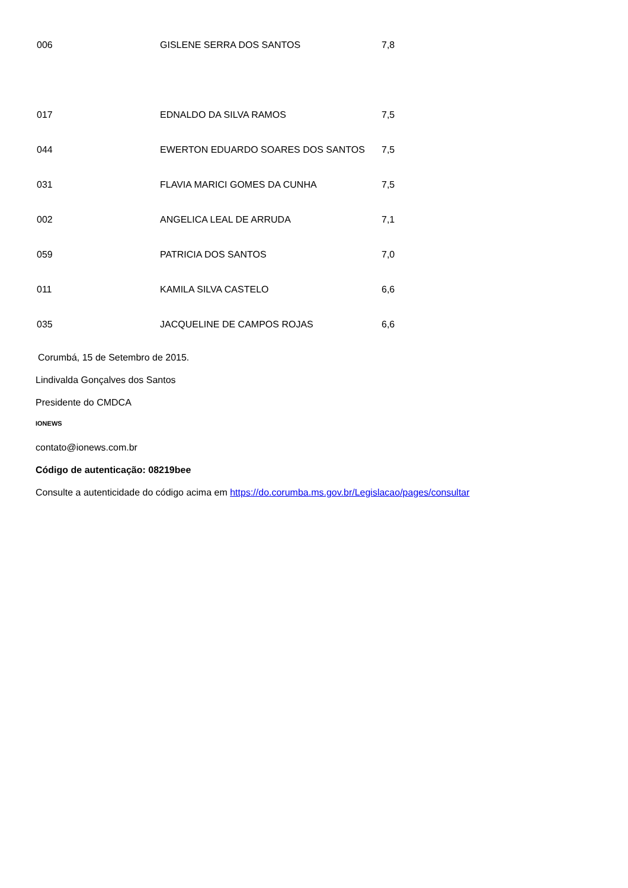| 006 | GISLENE SERRA DOS SANTOS | 7,8 |
| 017 | EDNALDO DA SILVA RAMOS | 7,5 |
| 044 | EWERTON EDUARDO SOARES DOS SANTOS | 7,5 |
| 031 | FLAVIA MARICI GOMES DA CUNHA | 7,5 |
| 002 | ANGELICA LEAL DE ARRUDA | 7,1 |
| 059 | PATRICIA DOS SANTOS | 7,0 |
| 011 | KAMILA SILVA CASTELO | 6,6 |
| 035 | JACQUELINE DE CAMPOS ROJAS | 6,6 |
Corumbá, 15 de Setembro de 2015.
Lindivalda Gonçalves dos Santos
Presidente do CMDCA
IONEWS
contato@ionews.com.br
Código de autenticação: 08219bee
Consulte a autenticidade do código acima em https://do.corumba.ms.gov.br/Legislacao/pages/consultar